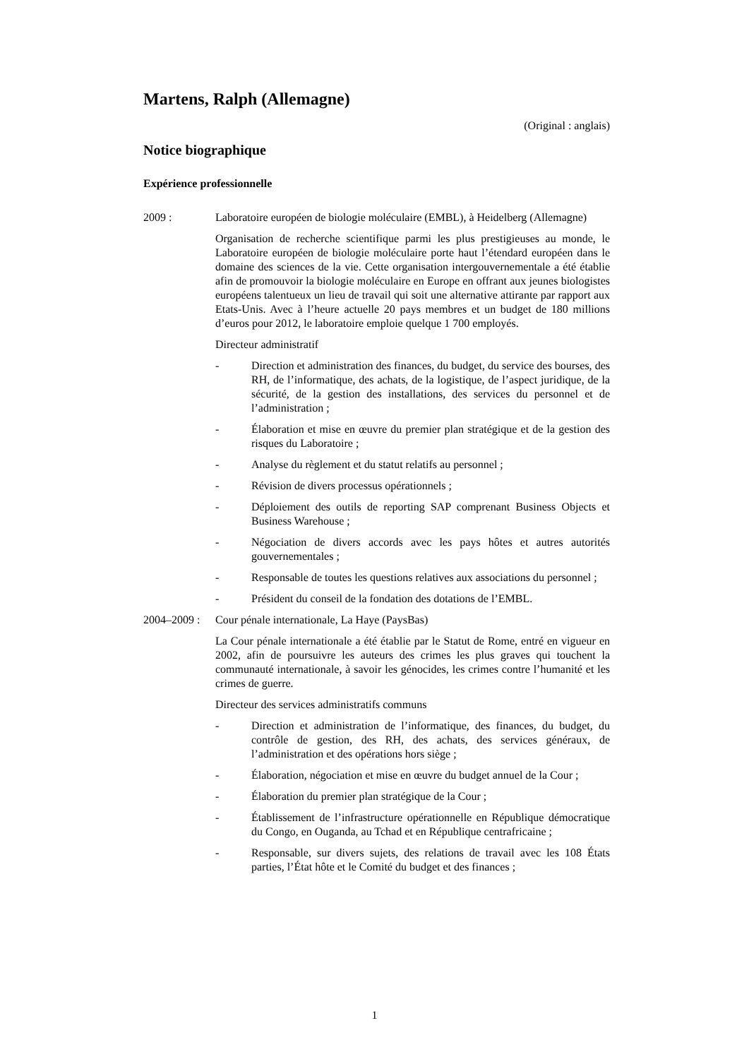Martens, Ralph (Allemagne)
(Original : anglais)
Notice biographique
Expérience professionnelle
2009 : Laboratoire européen de biologie moléculaire (EMBL), à Heidelberg (Allemagne)
Organisation de recherche scientifique parmi les plus prestigieuses au monde, le Laboratoire européen de biologie moléculaire porte haut l’étendard européen dans le domaine des sciences de la vie. Cette organisation intergouvernementale a été établie afin de promouvoir la biologie moléculaire en Europe en offrant aux jeunes biologistes européens talentueux un lieu de travail qui soit une alternative attirante par rapport aux Etats-Unis. Avec à l’heure actuelle 20 pays membres et un budget de 180 millions d’euros pour 2012, le laboratoire emploie quelque 1 700 employés.
Directeur administratif
- Direction et administration des finances, du budget, du service des bourses, des RH, de l’informatique, des achats, de la logistique, de l’aspect juridique, de la sécurité, de la gestion des installations, des services du personnel et de l’administration ;
- Élaboration et mise en œuvre du premier plan stratégique et de la gestion des risques du Laboratoire ;
- Analyse du règlement et du statut relatifs au personnel ;
- Révision de divers processus opérationnels ;
- Déploiement des outils de reporting SAP comprenant Business Objects et Business Warehouse ;
- Négociation de divers accords avec les pays hôtes et autres autorités gouvernementales ;
- Responsable de toutes les questions relatives aux associations du personnel ;
- Président du conseil de la fondation des dotations de l’EMBL.
2004–2009 :
Cour pénale internationale, La Haye (PaysBas)
La Cour pénale internationale a été établie par le Statut de Rome, entré en vigueur en 2002, afin de poursuivre les auteurs des crimes les plus graves qui touchent la communauté internationale, à savoir les génocides, les crimes contre l’humanité et les crimes de guerre.
Directeur des services administratifs communs
- Direction et administration de l’informatique, des finances, du budget, du contrôle de gestion, des RH, des achats, des services généraux, de l’administration et des opérations hors siège ;
- Élaboration, négociation et mise en œuvre du budget annuel de la Cour ;
- Élaboration du premier plan stratégique de la Cour ;
- Établissement de l’infrastructure opérationnelle en République démocratique du Congo, en Ouganda, au Tchad et en République centrafricaine ;
- Responsable, sur divers sujets, des relations de travail avec les 108 États parties, l’État hôte et le Comité du budget et des finances ;
1